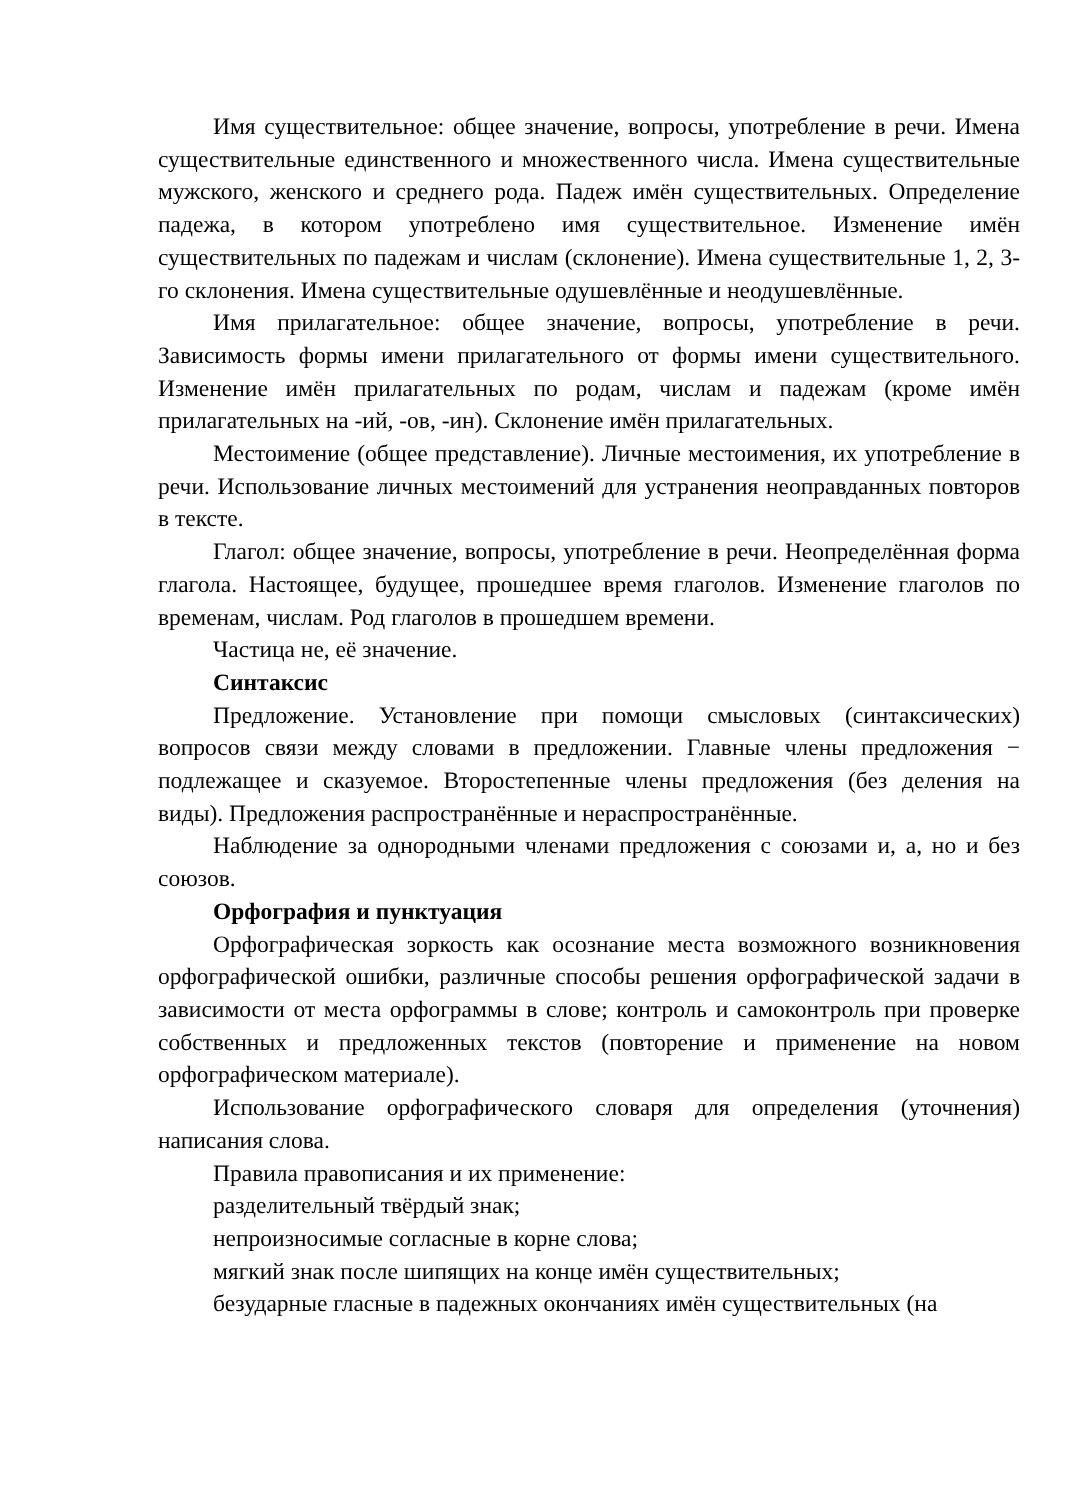Имя существительное: общее значение, вопросы, употребление в речи. Имена существительные единственного и множественного числа. Имена существительные мужского, женского и среднего рода. Падеж имён существительных. Определение падежа, в котором употреблено имя существительное. Изменение имён существительных по падежам и числам (склонение). Имена существительные 1, 2, 3-го склонения. Имена существительные одушевлённые и неодушевлённые.
Имя прилагательное: общее значение, вопросы, употребление в речи. Зависимость формы имени прилагательного от формы имени существительного. Изменение имён прилагательных по родам, числам и падежам (кроме имён прилагательных на -ий, -ов, -ин). Склонение имён прилагательных.
Местоимение (общее представление). Личные местоимения, их употребление в речи. Использование личных местоимений для устранения неоправданных повторов в тексте.
Глагол: общее значение, вопросы, употребление в речи. Неопределённая форма глагола. Настоящее, будущее, прошедшее время глаголов. Изменение глаголов по временам, числам. Род глаголов в прошедшем времени.
Частица не, её значение.
Синтаксис
Предложение. Установление при помощи смысловых (синтаксических) вопросов связи между словами в предложении. Главные члены предложения − подлежащее и сказуемое. Второстепенные члены предложения (без деления на виды). Предложения распространённые и нераспространённые.
Наблюдение за однородными членами предложения с союзами и, а, но и без союзов.
Орфография и пунктуация
Орфографическая зоркость как осознание места возможного возникновения орфографической ошибки, различные способы решения орфографической задачи в зависимости от места орфограммы в слове; контроль и самоконтроль при проверке собственных и предложенных текстов (повторение и применение на новом орфографическом материале).
Использование орфографического словаря для определения (уточнения) написания слова.
Правила правописания и их применение:
разделительный твёрдый знак;
непроизносимые согласные в корне слова;
мягкий знак после шипящих на конце имён существительных;
безударные гласные в падежных окончаниях имён существительных (на